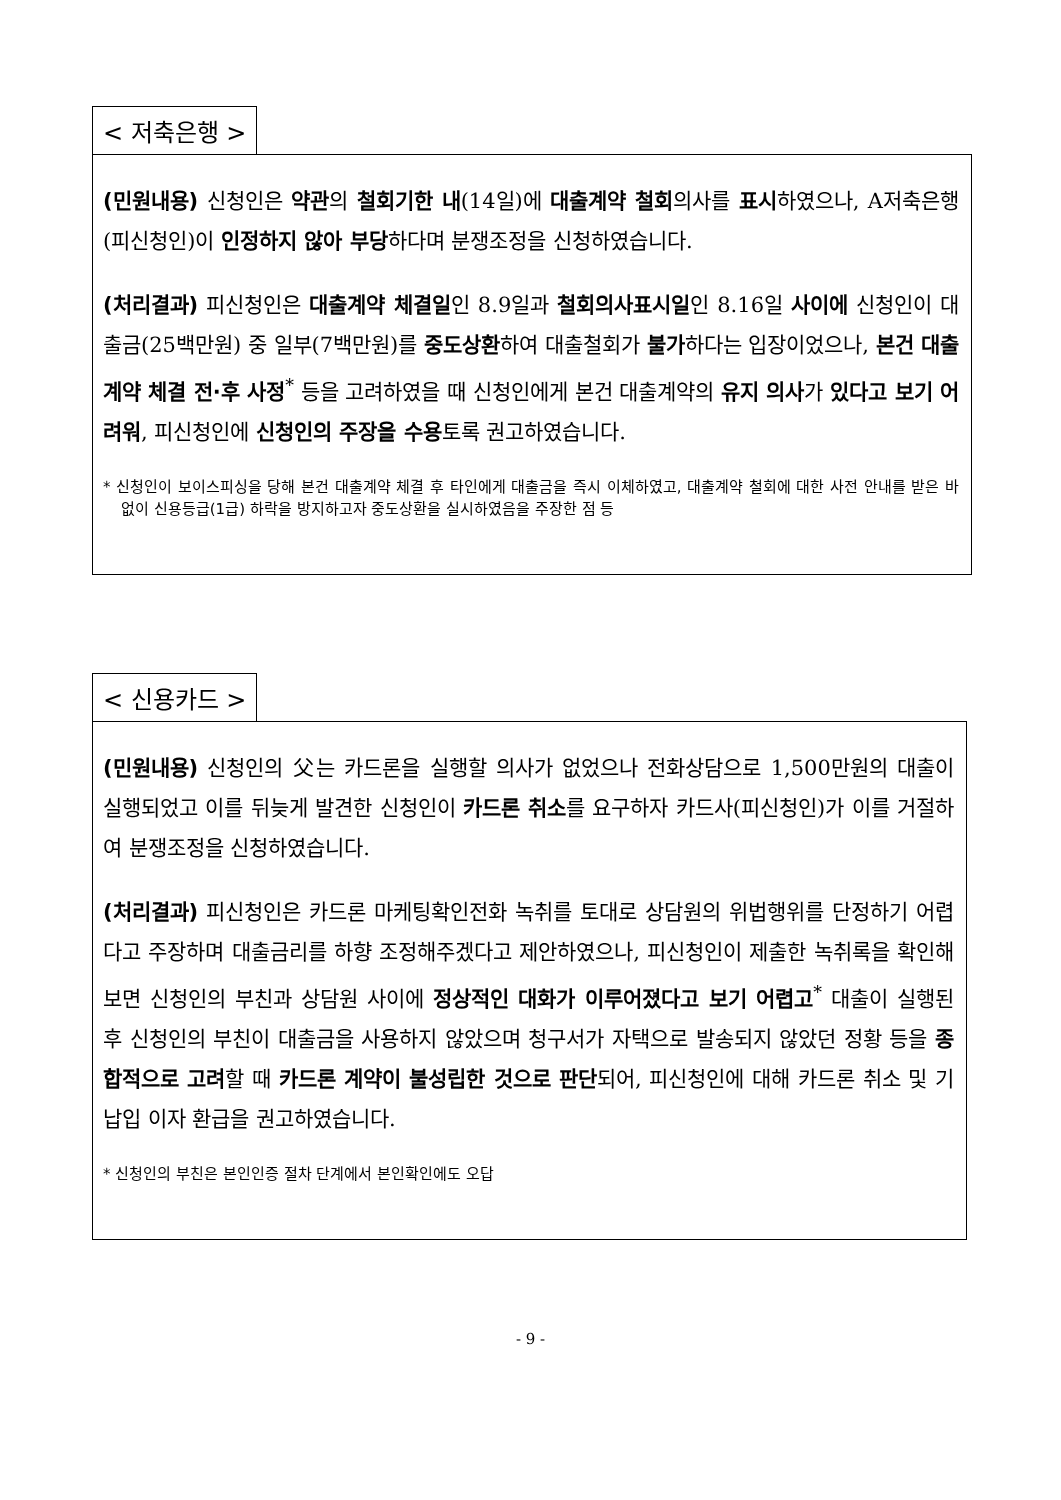< 저축은행 >
(민원내용) 신청인은 약관의 철회기한 내(14일)에 대출계약 철회의사를 표시하였으나, A저축은행(피신청인)이 인정하지 않아 부당하다며 분쟁조정을 신청하였습니다.
(처리결과) 피신청인은 대출계약 체결일인 8.9일과 철회의사표시일인 8.16일 사이에 신청인이 대출금(25백만원) 중 일부(7백만원)를 중도상환하여 대출철회가 불가하다는 입장이었으나, 본건 대출계약 체결 전·후 사정<sup>*</sup> 등을 고려하였을 때 신청인에게 본건 대출계약의 유지 의사가 있다고 보기 어려워, 피신청인에 신청인의 주장을 수용토록 권고하였습니다.
* 신청인이 보이스피싱을 당해 본건 대출계약 체결 후 타인에게 대출금을 즉시 이체하였고, 대출계약 철회에 대한 사전 안내를 받은 바 없이 신용등급(1급) 하락을 방지하고자 중도상환을 실시하였음을 주장한 점 등
< 신용카드 >
(민원내용) 신청인의 父는 카드론을 실행할 의사가 없었으나 전화상담으로 1,500만원의 대출이 실행되었고 이를 뒤늦게 발견한 신청인이 카드론 취소를 요구하자 카드사(피신청인)가 이를 거절하여 분쟁조정을 신청하였습니다.
(처리결과) 피신청인은 카드론 마케팅확인전화 녹취를 토대로 상담원의 위법행위를 단정하기 어렵다고 주장하며 대출금리를 하향 조정해주겠다고 제안하였으나, 피신청인이 제출한 녹취록을 확인해보면 신청인의 부친과 상담원 사이에 정상적인 대화가 이루어졌다고 보기 어렵고<sup>*</sup> 대출이 실행된 후 신청인의 부친이 대출금을 사용하지 않았으며 청구서가 자택으로 발송되지 않았던 정황 등을 종합적으로 고려할 때 카드론 계약이 불성립한 것으로 판단되어, 피신청인에 대해 카드론 취소 및 기납입 이자 환급을 권고하였습니다.
* 신청인의 부친은 본인인증 절차 단계에서 본인확인에도 오답
- 9 -